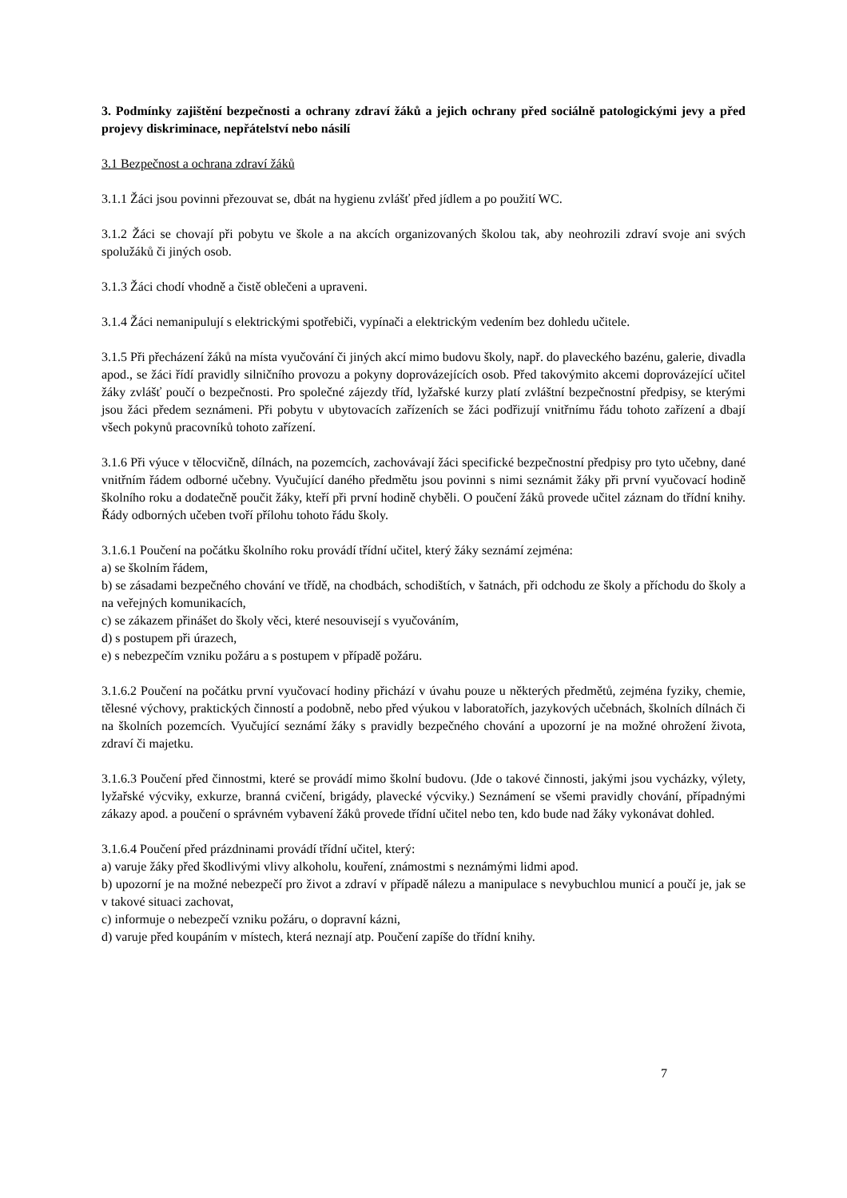3. Podmínky zajištění bezpečnosti a ochrany zdraví žáků a jejich ochrany před sociálně patologickými jevy a před projevy diskriminace, nepřátelství nebo násilí
3.1 Bezpečnost a ochrana zdraví žáků
3.1.1 Žáci jsou povinni přezouvat se, dbát na hygienu zvlášť před jídlem a po použití WC.
3.1.2 Žáci se chovají při pobytu ve škole a na akcích organizovaných školou tak, aby neohrozili zdraví svoje ani svých spolužáků či jiných osob.
3.1.3 Žáci chodí vhodně a čistě oblečeni a upraveni.
3.1.4 Žáci nemanipulují s elektrickými spotřebiči, vypínači a elektrickým vedením bez dohledu učitele.
3.1.5 Při přecházení žáků na místa vyučování či jiných akcí mimo budovu školy, např. do plaveckého bazénu, galerie, divadla apod., se žáci řídí pravidly silničního provozu a pokyny doprovázejících osob. Před takovýmito akcemi doprovázející učitel žáky zvlášť poučí o bezpečnosti. Pro společné zájezdy tříd, lyžařské kurzy platí zvláštní bezpečnostní předpisy, se kterými jsou žáci předem seznámeni. Při pobytu v ubytovacích zařízeních se žáci podřizují vnitřnímu řádu tohoto zařízení a dbají všech pokynů pracovníků tohoto zařízení.
3.1.6 Při výuce v tělocvičně, dílnách, na pozemcích, zachovávají žáci specifické bezpečnostní předpisy pro tyto učebny, dané vnitřním řádem odborné učebny. Vyučující daného předmětu jsou povinni s nimi seznámit žáky při první vyučovací hodině školního roku a dodatečně poučit žáky, kteří při první hodině chyběli. O poučení žáků provede učitel záznam do třídní knihy. Řády odborných učeben tvoří přílohu tohoto řádu školy.
3.1.6.1 Poučení na počátku školního roku provádí třídní učitel, který žáky seznámí zejména:
a) se školním řádem,
b) se zásadami bezpečného chování ve třídě, na chodbách, schodištích, v šatnách, při odchodu ze školy a příchodu do školy a na veřejných komunikacích,
c) se zákazem přinášet do školy věci, které nesouvisejí s vyučováním,
d) s postupem při úrazech,
e) s nebezpečím vzniku požáru a s postupem v případě požáru.
3.1.6.2 Poučení na počátku první vyučovací hodiny přichází v úvahu pouze u některých předmětů, zejména fyziky, chemie, tělesné výchovy, praktických činností a podobně, nebo před výukou v laboratořích, jazykových učebnách, školních dílnách či na školních pozemcích. Vyučující seznámí žáky s pravidly bezpečného chování a upozorní je na možné ohrožení života, zdraví či majetku.
3.1.6.3 Poučení před činnostmi, které se provádí mimo školní budovu. (Jde o takové činnosti, jakými jsou vycházky, výlety, lyžařské výcviky, exkurze, branná cvičení, brigády, plavecké výcviky.) Seznámení se všemi pravidly chování, případnými zákazy apod. a poučení o správném vybavení žáků provede třídní učitel nebo ten, kdo bude nad žáky vykonávat dohled.
3.1.6.4 Poučení před prázdninami provádí třídní učitel, který:
a) varuje žáky před škodlivými vlivy alkoholu, kouření, známostmi s neznámými lidmi apod.
b) upozorní je na možné nebezpečí pro život a zdraví v případě nálezu a manipulace s nevybuchlou municí a poučí je, jak se v takové situaci zachovat,
c) informuje o nebezpečí vzniku požáru, o dopravní kázni,
d) varuje před koupáním v místech, která neznají atp. Poučení zapíše do třídní knihy.
7